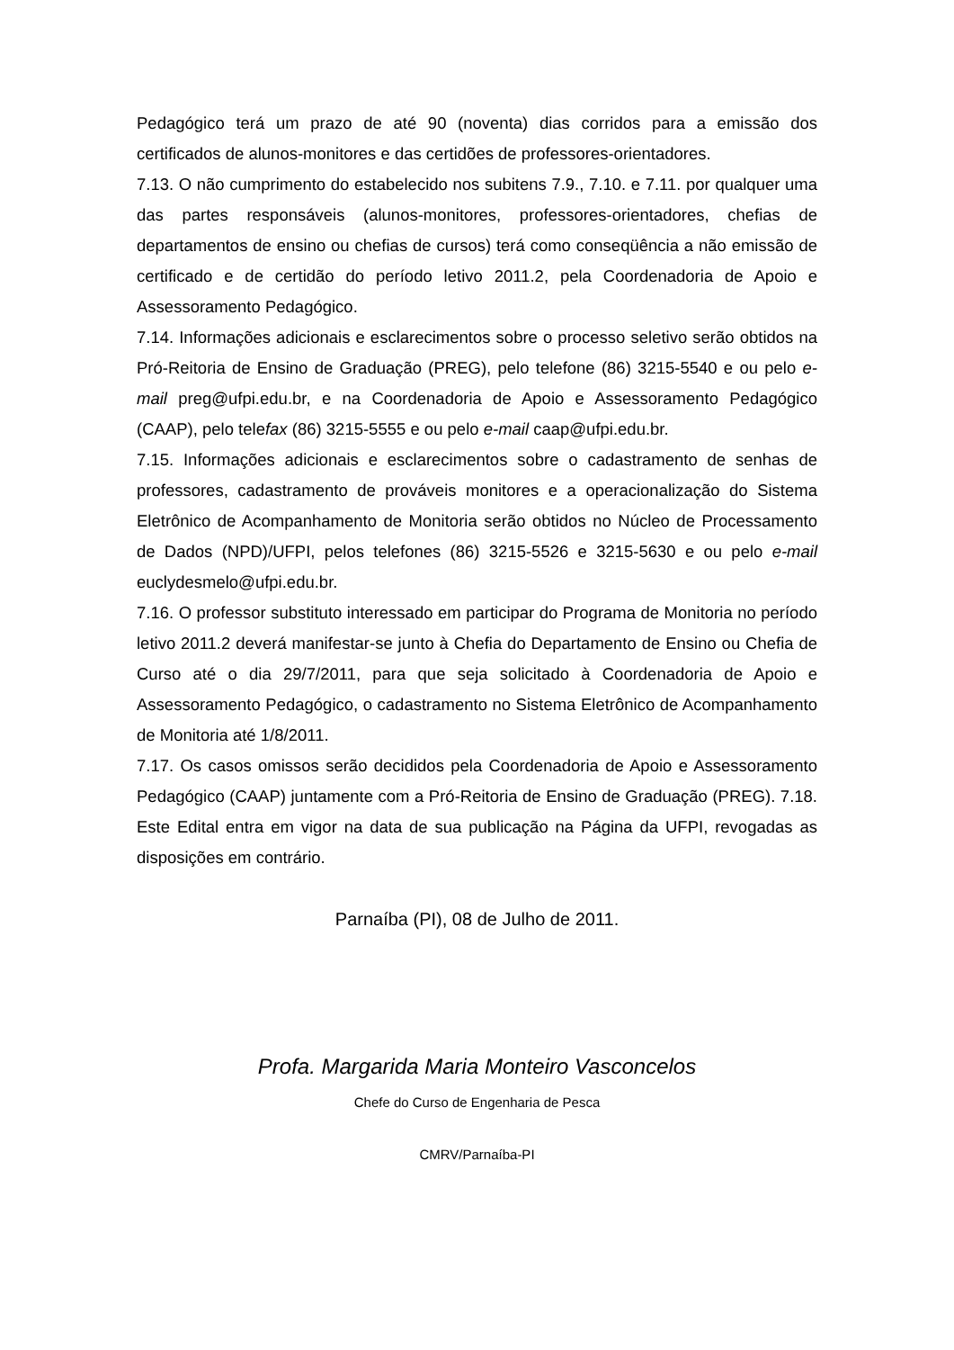Pedagógico terá um prazo de até 90 (noventa) dias corridos para a emissão dos certificados de alunos-monitores e das certidões de professores-orientadores.
7.13. O não cumprimento do estabelecido nos subitens 7.9., 7.10. e 7.11. por qualquer uma das partes responsáveis (alunos-monitores, professores-orientadores, chefias de departamentos de ensino ou chefias de cursos) terá como conseqüência a não emissão de certificado e de certidão do período letivo 2011.2, pela Coordenadoria de Apoio e Assessoramento Pedagógico.
7.14. Informações adicionais e esclarecimentos sobre o processo seletivo serão obtidos na Pró-Reitoria de Ensino de Graduação (PREG), pelo telefone (86) 3215-5540 e ou pelo e-mail preg@ufpi.edu.br, e na Coordenadoria de Apoio e Assessoramento Pedagógico (CAAP), pelo telefax (86) 3215-5555 e ou pelo e-mail caap@ufpi.edu.br.
7.15. Informações adicionais e esclarecimentos sobre o cadastramento de senhas de professores, cadastramento de prováveis monitores e a operacionalização do Sistema Eletrônico de Acompanhamento de Monitoria serão obtidos no Núcleo de Processamento de Dados (NPD)/UFPI, pelos telefones (86) 3215-5526 e 3215-5630 e ou pelo e-mail euclydesmelo@ufpi.edu.br.
7.16. O professor substituto interessado em participar do Programa de Monitoria no período letivo 2011.2 deverá manifestar-se junto à Chefia do Departamento de Ensino ou Chefia de Curso até o dia 29/7/2011, para que seja solicitado à Coordenadoria de Apoio e Assessoramento Pedagógico, o cadastramento no Sistema Eletrônico de Acompanhamento de Monitoria até 1/8/2011.
7.17. Os casos omissos serão decididos pela Coordenadoria de Apoio e Assessoramento Pedagógico (CAAP) juntamente com a Pró-Reitoria de Ensino de Graduação (PREG). 7.18. Este Edital entra em vigor na data de sua publicação na Página da UFPI, revogadas as disposições em contrário.
Parnaíba (PI), 08 de Julho de 2011.
Profa. Margarida Maria Monteiro Vasconcelos
Chefe do Curso de Engenharia de Pesca
CMRV/Parnaíba-PI